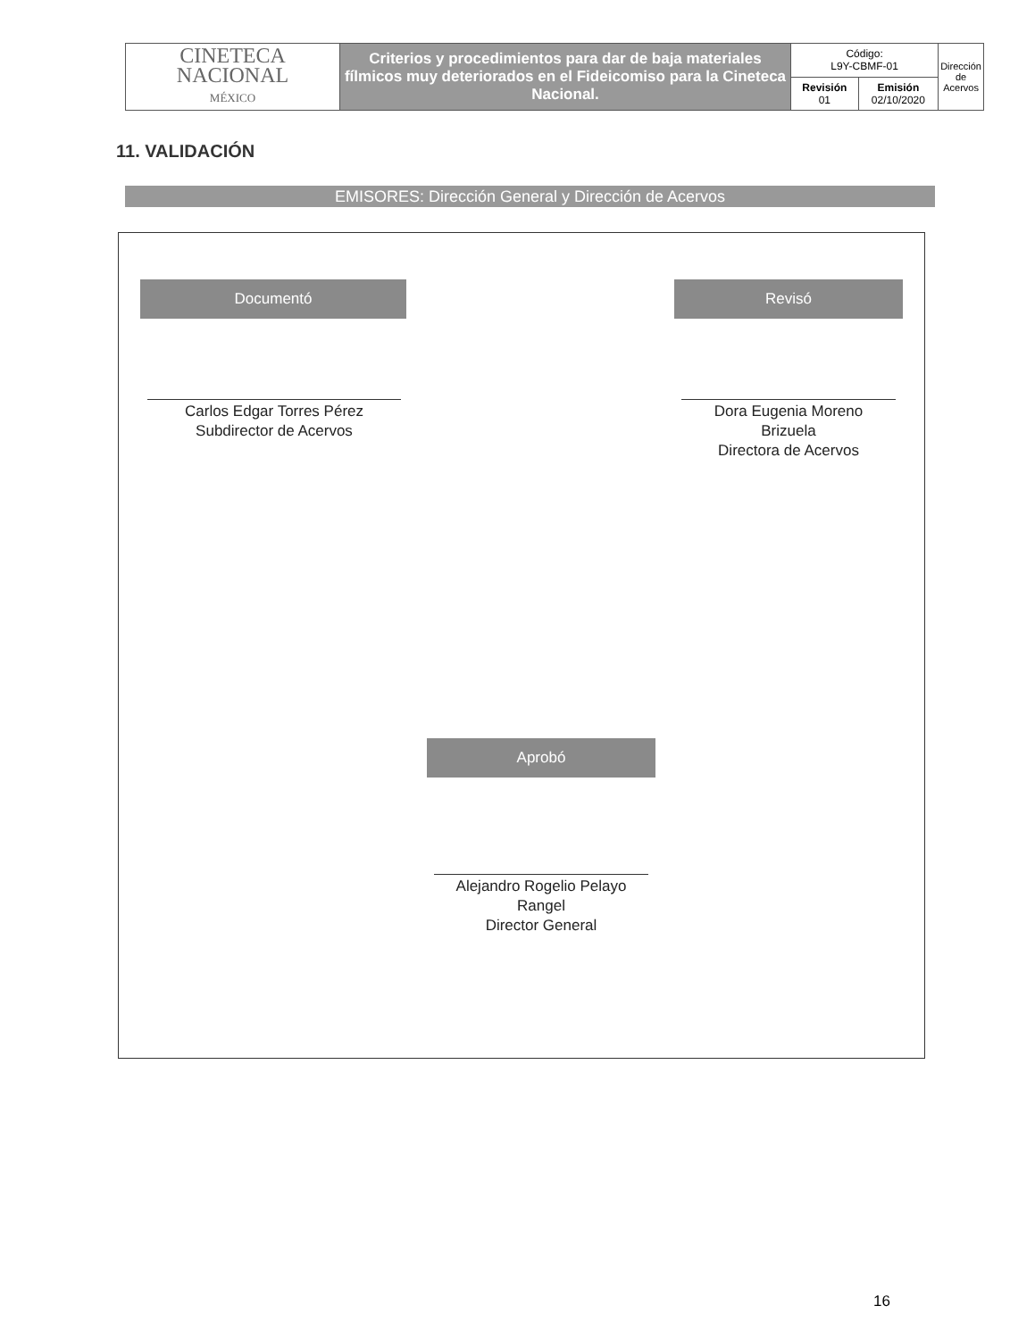| CINETECA NACIONAL MÉXICO | Criterios y procedimientos para dar de baja materiales fílmicos muy deteriorados en el Fideicomiso para la Cineteca Nacional. | Código: L9Y-CBMF-01 | | Dirección de Acervos |
| | | Revisión 01 | Emisión 02/10/2020 | |
11. VALIDACIÓN
EMISORES: Dirección General y Dirección de Acervos
Documentó Revisó
Carlos Edgar Torres Pérez
Subdirector de Acervos
Dora Eugenia Moreno
Brizuela
Directora de Acervos
Aprobó
Alejandro Rogelio Pelayo
Rangel
Director General
16